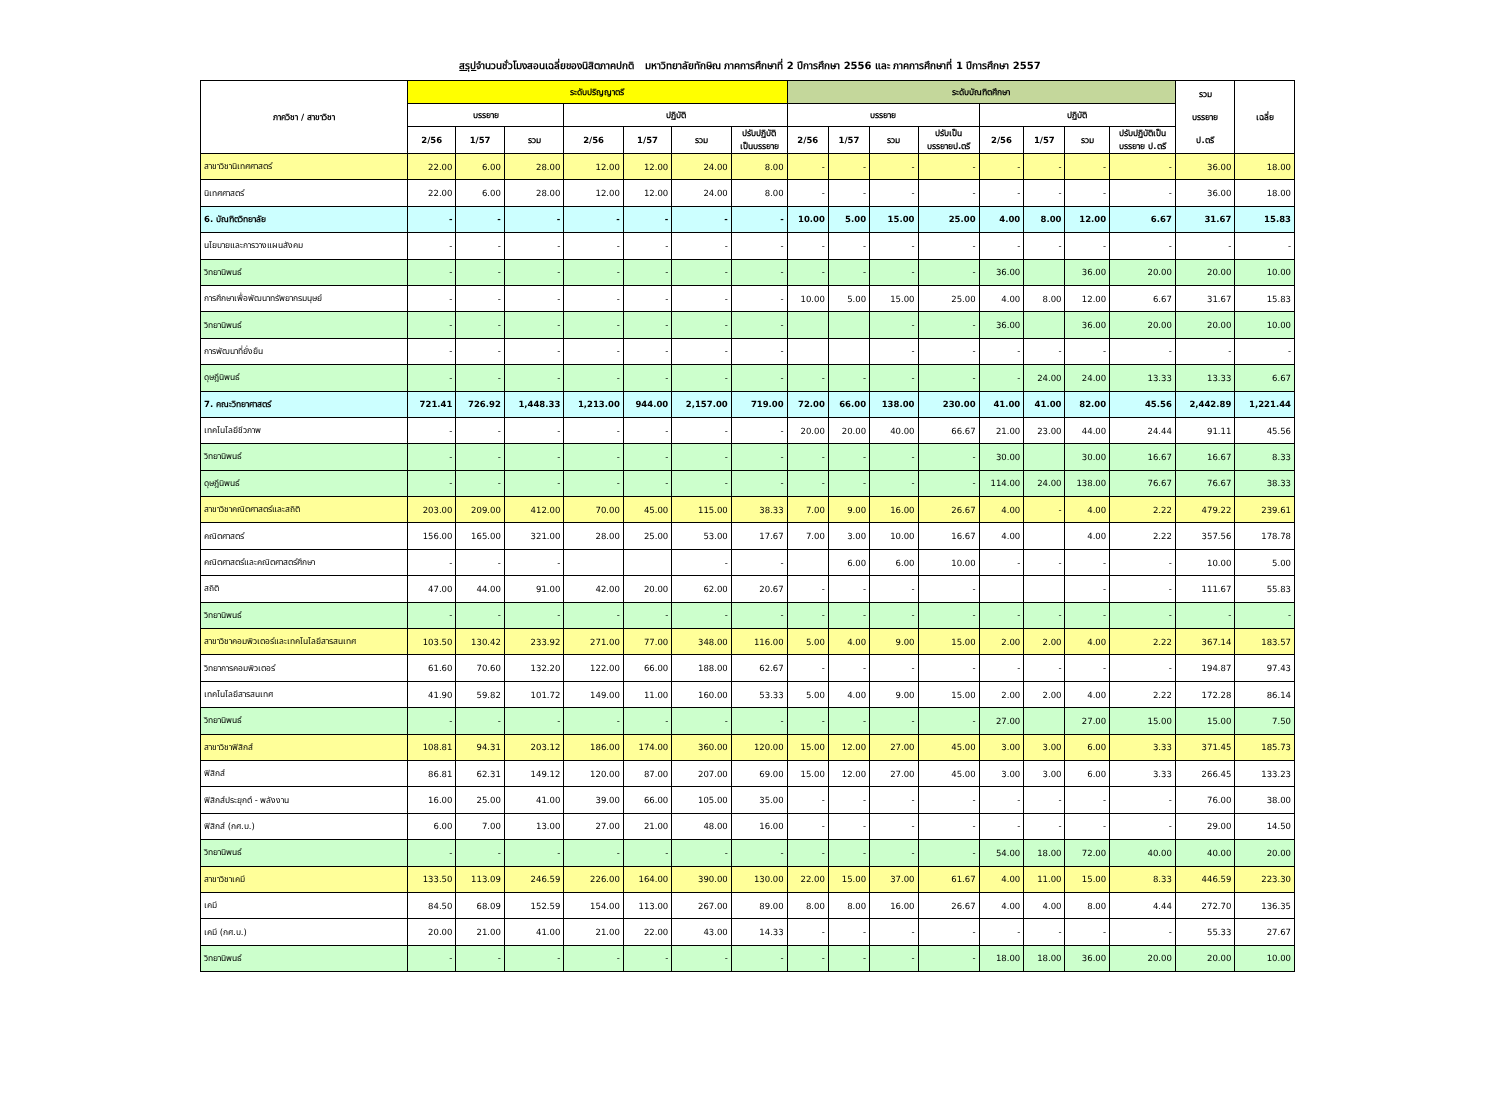สรุปจำนวนชั่วโมงสอนเฉลี่ยของนิสิตภาคปกติ มหาวิทยาลัยทักษิณ ภาคการศึกษาที่ 2 ปีการศึกษา 2556 และ ภาคการศึกษาที่ 1 ปีการศึกษา 2557
| ภาควิชา / สาขาวิชา | ระดับปริญญาตรี | | | | | | | ระดับบัณฑิตศึกษา | | | | | | | | รวม บรรยาย ป.ตรี | เฉลี่ย |
| --- | --- | --- | --- | --- | --- | --- | --- | --- | --- | --- | --- | --- | --- | --- | --- | --- | --- |
| | บรรยาย | | | ปฏิบัติ | | | | บรรยาย | | | | ปฏิบัติ | | | | | |
| | 2/56 | 1/57 | รวม | 2/56 | 1/57 | รวม | ปรับปฏิบัติ เป็นบรรยาย | 2/56 | 1/57 | รวม | ปรับเป็น บรรยายป.ตรี | 2/56 | 1/57 | รวม | ปรับปฏิบัติเป็น บรรยาย ป.ตรี | | |
| สาขาวิชานิเทศศาสตร์ | 22.00 | 6.00 | 28.00 | 12.00 | 12.00 | 24.00 | 8.00 | - | - | - | - | - | - | - | - | 36.00 | 18.00 |
| นิเทศศาสตร์ | 22.00 | 6.00 | 28.00 | 12.00 | 12.00 | 24.00 | 8.00 | - | - | - | - | - | - | - | - | 36.00 | 18.00 |
| 6. บัณฑิตวิทยาลัย | - | - | - | - | - | - | - | 10.00 | 5.00 | 15.00 | 25.00 | 4.00 | 8.00 | 12.00 | 6.67 | 31.67 | 15.83 |
| นโยบายและการวางแผนสังคม | - | - | - | - | - | - | - | - | - | - | - | - | - | - | - | - | - |
| วิทยานิพนธ์ | - | - | - | - | - | - | - | - | - | - | - | 36.00 | | 36.00 | 20.00 | 20.00 | 10.00 |
| การศึกษาเพื่อพัฒนาทรัพยากรมนุษย์ | - | - | - | - | - | - | - | 10.00 | 5.00 | 15.00 | 25.00 | 4.00 | 8.00 | 12.00 | 6.67 | 31.67 | 15.83 |
| วิทยานิพนธ์ | - | - | - | - | - | - | - | | | - | - | 36.00 | | 36.00 | 20.00 | 20.00 | 10.00 |
| การพัฒนาที่ยั่งยืน | - | - | - | - | - | - | - | | | - | - | - | - | - | - | - | - |
| ดุษฎีนิพนธ์ | - | - | - | - | - | - | - | - | - | - | - | - | 24.00 | 24.00 | 13.33 | 13.33 | 6.67 |
| 7. คณะวิทยาศาสตร์ | 721.41 | 726.92 | 1,448.33 | 1,213.00 | 944.00 | 2,157.00 | 719.00 | 72.00 | 66.00 | 138.00 | 230.00 | 41.00 | 41.00 | 82.00 | 45.56 | 2,442.89 | 1,221.44 |
| เทคโนโลยีชีวภาพ | - | - | - | - | - | - | - | 20.00 | 20.00 | 40.00 | 66.67 | 21.00 | 23.00 | 44.00 | 24.44 | 91.11 | 45.56 |
| วิทยานิพนธ์ | - | - | - | - | - | - | - | - | - | - | - | 30.00 | | 30.00 | 16.67 | 16.67 | 8.33 |
| ดุษฎีนิพนธ์ | - | - | - | - | - | - | - | - | - | - | - | 114.00 | 24.00 | 138.00 | 76.67 | 76.67 | 38.33 |
| สาขาวิชาคณิตศาสตร์และสถิติ | 203.00 | 209.00 | 412.00 | 70.00 | 45.00 | 115.00 | 38.33 | 7.00 | 9.00 | 16.00 | 26.67 | 4.00 | - | 4.00 | 2.22 | 479.22 | 239.61 |
| คณิตศาสตร์ | 156.00 | 165.00 | 321.00 | 28.00 | 25.00 | 53.00 | 17.67 | 7.00 | 3.00 | 10.00 | 16.67 | 4.00 | | 4.00 | 2.22 | 357.56 | 178.78 |
| คณิตศาสตร์และคณิตศาสตร์ศึกษา | - | - | - | | | - | - | | 6.00 | 6.00 | 10.00 | - | - | - | - | 10.00 | 5.00 |
| สถิติ | 47.00 | 44.00 | 91.00 | 42.00 | 20.00 | 62.00 | 20.67 | - | - | - | - | | | - | - | 111.67 | 55.83 |
| วิทยานิพนธ์ | - | - | - | - | - | - | - | - | - | - | - | - | - | - | - | - | - |
| สาขาวิชาคอมพิวเตอร์และเทคโนโลยีสารสนเทศ | 103.50 | 130.42 | 233.92 | 271.00 | 77.00 | 348.00 | 116.00 | 5.00 | 4.00 | 9.00 | 15.00 | 2.00 | 2.00 | 4.00 | 2.22 | 367.14 | 183.57 |
| วิทยาการคอมพิวเตอร์ | 61.60 | 70.60 | 132.20 | 122.00 | 66.00 | 188.00 | 62.67 | - | - | - | - | - | - | - | - | 194.87 | 97.43 |
| เทคโนโลยีสารสนเทศ | 41.90 | 59.82 | 101.72 | 149.00 | 11.00 | 160.00 | 53.33 | 5.00 | 4.00 | 9.00 | 15.00 | 2.00 | 2.00 | 4.00 | 2.22 | 172.28 | 86.14 |
| วิทยานิพนธ์ | - | - | - | - | - | - | - | - | - | - | - | 27.00 | | 27.00 | 15.00 | 15.00 | 7.50 |
| สาขาวิชาฟิสิกส์ | 108.81 | 94.31 | 203.12 | 186.00 | 174.00 | 360.00 | 120.00 | 15.00 | 12.00 | 27.00 | 45.00 | 3.00 | 3.00 | 6.00 | 3.33 | 371.45 | 185.73 |
| ฟิสิกส์ | 86.81 | 62.31 | 149.12 | 120.00 | 87.00 | 207.00 | 69.00 | 15.00 | 12.00 | 27.00 | 45.00 | 3.00 | 3.00 | 6.00 | 3.33 | 266.45 | 133.23 |
| ฟิสิกส์ประยุกต์ - พลังงาน | 16.00 | 25.00 | 41.00 | 39.00 | 66.00 | 105.00 | 35.00 | - | - | - | - | - | - | - | - | 76.00 | 38.00 |
| ฟิสิกส์ (กศ.บ.) | 6.00 | 7.00 | 13.00 | 27.00 | 21.00 | 48.00 | 16.00 | - | - | - | - | - | - | - | - | 29.00 | 14.50 |
| วิทยานิพนธ์ | - | - | - | - | - | - | - | - | - | - | - | 54.00 | 18.00 | 72.00 | 40.00 | 40.00 | 20.00 |
| สาขาวิชาเคมี | 133.50 | 113.09 | 246.59 | 226.00 | 164.00 | 390.00 | 130.00 | 22.00 | 15.00 | 37.00 | 61.67 | 4.00 | 11.00 | 15.00 | 8.33 | 446.59 | 223.30 |
| เคมี | 84.50 | 68.09 | 152.59 | 154.00 | 113.00 | 267.00 | 89.00 | 8.00 | 8.00 | 16.00 | 26.67 | 4.00 | 4.00 | 8.00 | 4.44 | 272.70 | 136.35 |
| เคมี (กศ.บ.) | 20.00 | 21.00 | 41.00 | 21.00 | 22.00 | 43.00 | 14.33 | - | - | - | - | - | - | - | - | 55.33 | 27.67 |
| วิทยานิพนธ์ | - | - | - | - | - | - | - | - | - | - | - | 18.00 | 18.00 | 36.00 | 20.00 | 20.00 | 10.00 |